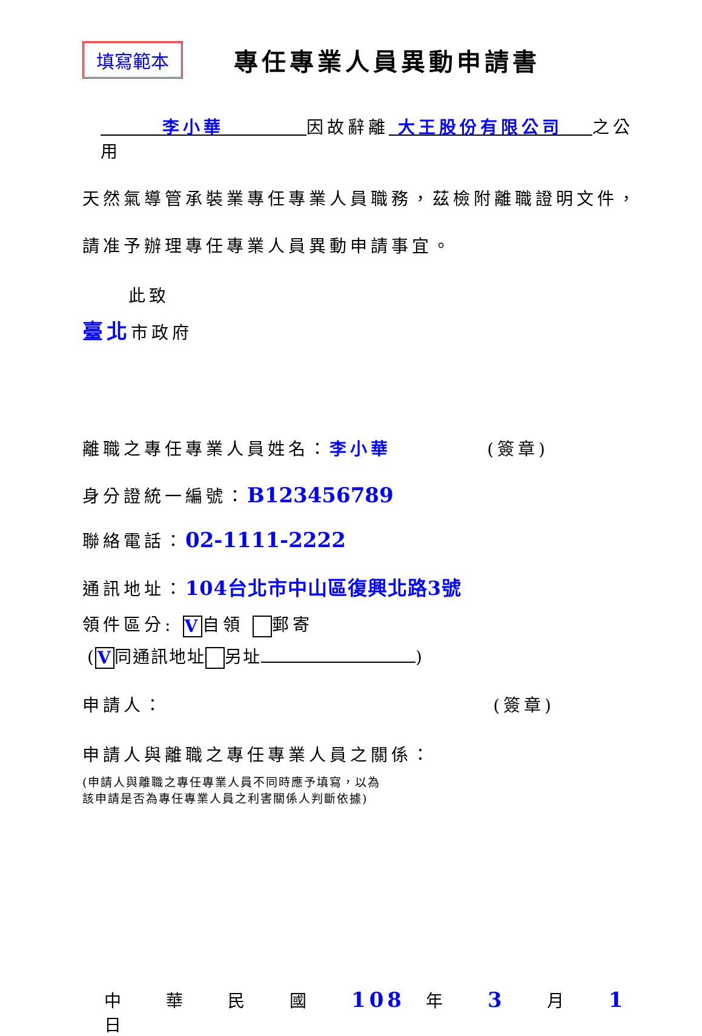填寫範本
專任專業人員異動申請書
　　　李小華　　　　因故辭離 大王股份有限公司　 之公用
天然氣導管承裝業專任專業人員職務，茲檢附離職證明文件，
請准予辦理專任專業人員異動申請事宜。
此致
臺北市政府
離職之專任專業人員姓名：李小華 (簽章)
身分證統一編號：B123456789
聯絡電話：02-1111-2222
通訊地址：104台北市中山區復興北路3號
領件區分: V 自領 郵寄
(V 同通訊地址 另址 )
申請人： (簽章)
申請人與離職之專任專業人員之關係：
(申請人與離職之專任專業人員不同時應予填寫，以為
該申請是否為專任專業人員之利害關係人判斷依據)
中　　華　　民　　國　　108　年　　3　　月　　1　　　日